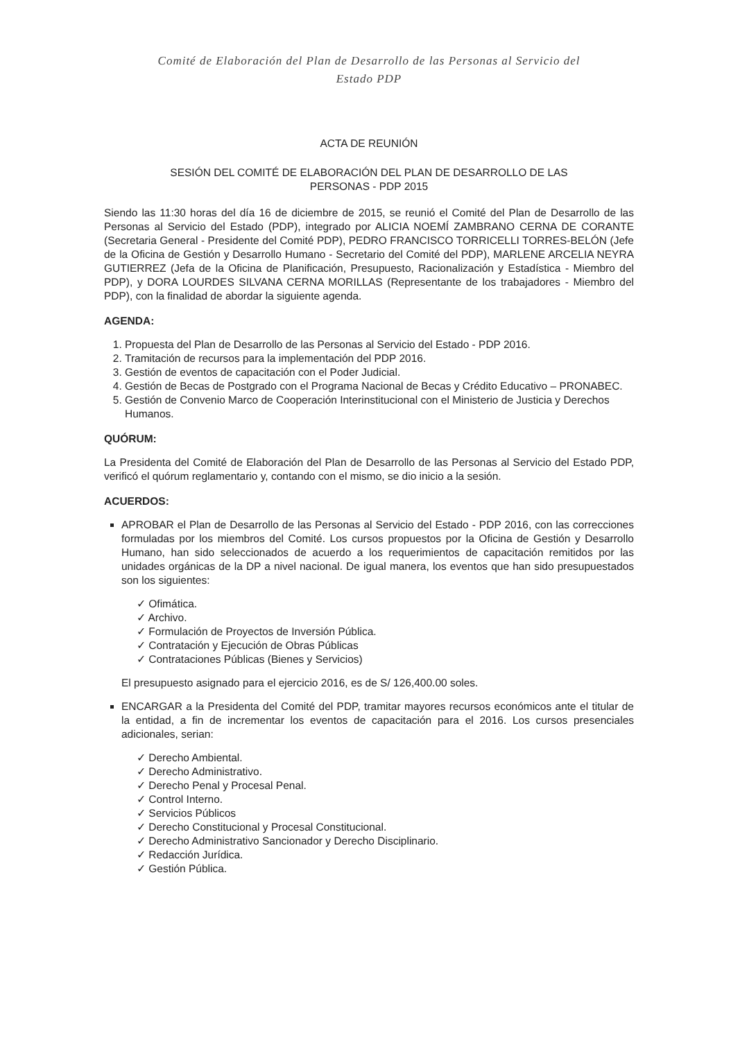Comité de Elaboración del Plan de Desarrollo de las Personas al Servicio del
Estado PDP
ACTA DE REUNIÓN
SESIÓN DEL COMITÉ DE ELABORACIÓN DEL PLAN DE DESARROLLO DE LAS
PERSONAS - PDP 2015
Siendo las 11:30 horas del día 16 de diciembre de 2015, se reunió el Comité del Plan de Desarrollo de las Personas al Servicio del Estado (PDP), integrado por ALICIA NOEMÍ ZAMBRANO CERNA DE CORANTE (Secretaria General - Presidente del Comité PDP), PEDRO FRANCISCO TORRICELLI TORRES-BELÓN (Jefe de la Oficina de Gestión y Desarrollo Humano - Secretario del Comité del PDP), MARLENE ARCELIA NEYRA GUTIERREZ (Jefa de la Oficina de Planificación, Presupuesto, Racionalización y Estadística - Miembro del PDP), y DORA LOURDES SILVANA CERNA MORILLAS (Representante de los trabajadores - Miembro del PDP), con la finalidad de abordar la siguiente agenda.
AGENDA:
1. Propuesta del Plan de Desarrollo de las Personas al Servicio del Estado - PDP 2016.
2. Tramitación de recursos para la implementación del PDP 2016.
3. Gestión de eventos de capacitación con el Poder Judicial.
4. Gestión de Becas de Postgrado con el Programa Nacional de Becas y Crédito Educativo – PRONABEC.
5. Gestión de Convenio Marco de Cooperación Interinstitucional con el Ministerio de Justicia y Derechos Humanos.
QUÓRUM:
La Presidenta del Comité de Elaboración del Plan de Desarrollo de las Personas al Servicio del Estado PDP, verificó el quórum reglamentario y, contando con el mismo, se dio inicio a la sesión.
ACUERDOS:
APROBAR el Plan de Desarrollo de las Personas al Servicio del Estado - PDP 2016, con las correcciones formuladas por los miembros del Comité. Los cursos propuestos por la Oficina de Gestión y Desarrollo Humano, han sido seleccionados de acuerdo a los requerimientos de capacitación remitidos por las unidades orgánicas de la DP a nivel nacional. De igual manera, los eventos que han sido presupuestados son los siguientes:
✓ Ofimática.
✓ Archivo.
✓ Formulación de Proyectos de Inversión Pública.
✓ Contratación y Ejecución de Obras Públicas
✓ Contrataciones Públicas (Bienes y Servicios)
El presupuesto asignado para el ejercicio 2016, es de S/ 126,400.00 soles.
ENCARGAR a la Presidenta del Comité del PDP, tramitar mayores recursos económicos ante el titular de la entidad, a fin de incrementar los eventos de capacitación para el 2016. Los cursos presenciales adicionales, serian:
✓ Derecho Ambiental.
✓ Derecho Administrativo.
✓ Derecho Penal y Procesal Penal.
✓ Control Interno.
✓ Servicios Públicos
✓ Derecho Constitucional y Procesal Constitucional.
✓ Derecho Administrativo Sancionador y Derecho Disciplinario.
✓ Redacción Jurídica.
✓ Gestión Pública.